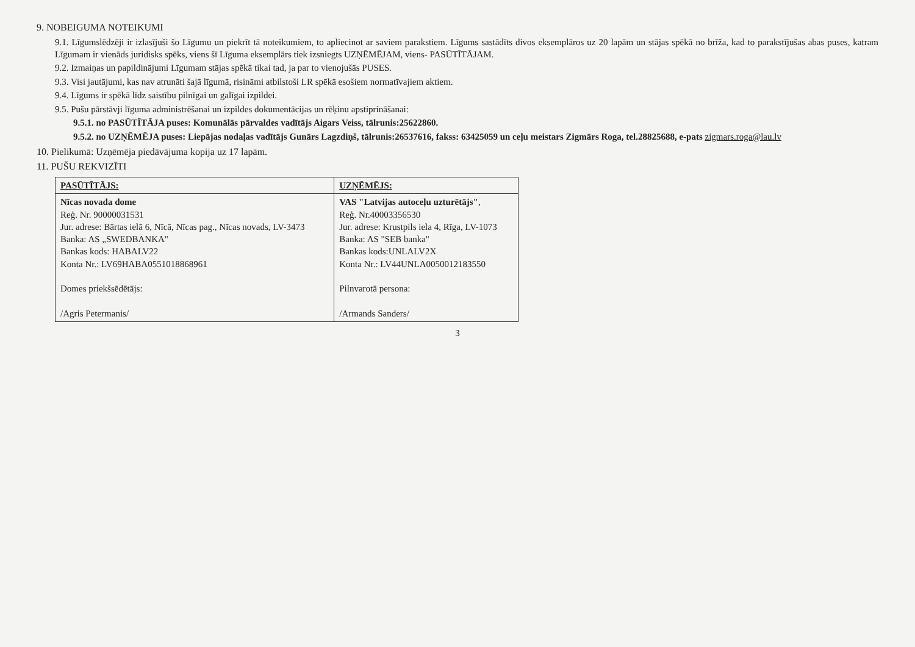9. NOBEIGUMA NOTEIKUMI
9.1. Līgumslēdzēji ir izlasījuši šo Līgumu un piekrīt tā noteikumiem, to apliecinot ar saviem parakstiem. Līgums sastādīts divos eksemplāros uz 20 lapām un stājas spēkā no brīža, kad to parakstījušas abas puses, katram Līgumam ir vienāds juridisks spēks, viens šī Līguma eksemplārs tiek izsniegts UZŅĒMĒJAM, viens- PASŪTĪTĀJAM.
9.2. Izmaiņas un papildinājumi Līgumam stājas spēkā tikai tad, ja par to vienojušās PUSES.
9.3. Visi jautājumi, kas nav atrunāti šajā līgumā, risināmi atbilstoši LR spēkā esošiem normatīvajiem aktiem.
9.4. Līgums ir spēkā līdz saistību pilnīgai un galīgai izpildei.
9.5. Pušu pārstāvji līguma administrēšanai un izpildes dokumentācijas un rēķinu apstiprināšanai:
9.5.1. no PASŪTĪTĀJA puses: Komunālās pārvaldes vadītājs Aigars Veiss, tālrunis:25622860.
9.5.2. no UZŅĒMĒJA puses: Liepājas nodaļas vadītājs Gunārs Lagzdiņš, tālrunis:26537616, fakss: 63425059 un ceļu meistars Zigmārs Roga, tel.28825688, e-pats zigmars.roga@lau.lv
10. Pielikumā: Uzņēmēja piedāvājuma kopija uz 17 lapām.
11. PUŠU REKVIZĪTI
| PASŪTĪTĀJS: | UZŅĒMĒJS: |
| --- | --- |
| Nīcas novada dome Reģ. Nr. 90000031531 Jur. adrese: Bārtas ielā 6, Nīcā, Nīcas pag., Nīcas novads, LV-3473 Banka: AS „SWEDBANKA" Bankas kods: HABALV22 Konta Nr.: LV69HABA0551018868961 Domes priekšsēdētājs: /Agris Petermanis/ | VAS "Latvijas autoceļu uzturētājs" , Reģ. Nr.40003356530 Jur. adrese: Krustpils iela 4, Rīga, LV-1073 Banka: AS "SEB banka" Bankas kods:UNLALV2X Konta Nr.: LV44UNLA0050012183550 Pilnvarotā persona: /Armands Sanders/ |
3